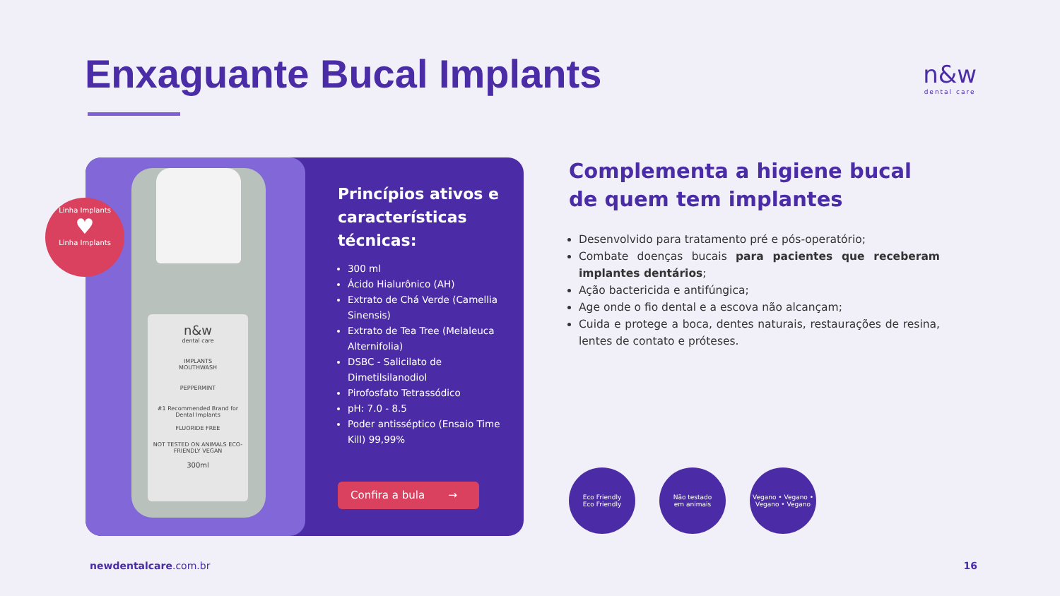Enxaguante Bucal Implants
n&w
dental care
n&w
dental care
IMPLANTS
MOUTHWASH
PEPPERMINT
#1 Recommended Brand for Dental Implants
FLUORIDE FREE
NOT TESTED ON ANIMALS ECO-FRIENDLY VEGAN
300ml
Princípios ativos e características técnicas:
300 ml
Ácido Hialurônico (AH)
Extrato de Chá Verde (Camellia Sinensis)
Extrato de Tea Tree (Melaleuca Alternifolia)
DSBC - Salicilato de Dimetilsilanodiol
Pirofosfato Tetrassódico
pH: 7.0 - 8.5
Poder antisséptico (Ensaio Time Kill) 99,99%
Confira a bula →
Linha Implants
♥
Linha Implants
Complementa a higiene bucal de quem tem implantes
Desenvolvido para tratamento pré e pós-operatório;
Combate doenças bucais para pacientes que receberam implantes dentários;
Ação bactericida e antifúngica;
Age onde o fio dental e a escova não alcançam;
Cuida e protege a boca, dentes naturais, restaurações de resina, lentes de contato e próteses.
Eco Friendly
Eco Friendly
Não testado
em animais
Vegano • Vegano • Vegano • Vegano
newdentalcare.com.br 16